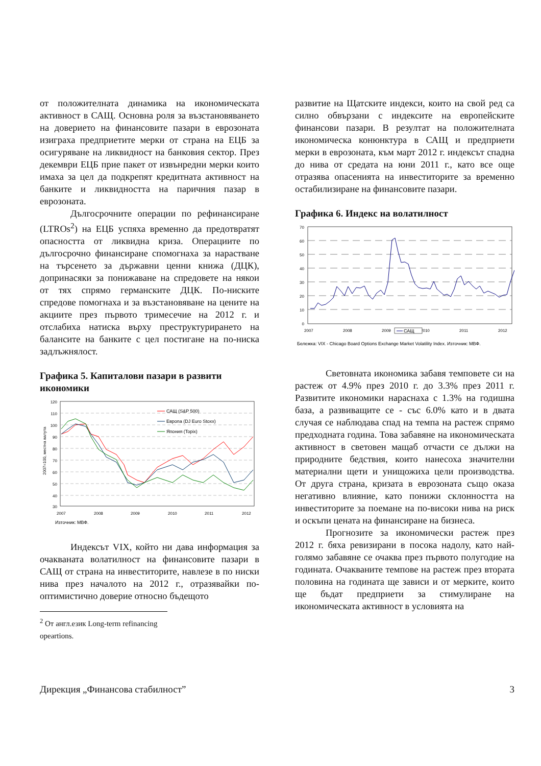от положителната динамика на икономическата активност в САЩ. Основна роля за възстановяването на доверието на финансовите пазари в еврозоната изиграха предприетите мерки от страна на ЕЦБ за осигуряване на ликвидност на банковия сектор. През декември ЕЦБ прие пакет от извънредни мерки които имаха за цел да подкрепят кредитната активност на банките и ликвидността на паричния пазар в еврозоната.
Дългосрочните операции по рефинансиране (LTROs<sup>2</sup>) на ЕЦБ успяха временно да предотвратят опасността от ликвидна криза. Операциите по дългосрочно финансиране спомогнаха за нарастване на търсенето за държавни ценни книжа (ДЦК), допринасяки за понижаване на спредовете на някои от тях спрямо германските ДЦК. По-ниските спредове помогнаха и за възстановяване на цените на акциите през първото тримесечие на 2012 г. и отслабиха натиска върху преструктурирането на балансите на банките с цел постигане на по-ниска задлъжнялост.
Графика 5. Капиталови пазари в развити икономики
120
110
100
90
80
70
60
50
40
30
2007
2008
2009
2010
2011
2012
2007=100, местна валута
САЩ (S&P 500)
Европа (DJ Euro Stoxx)
Япония (Topix)
Източник: МВФ.
Индексът VIX, който ни дава информация за очакваната волатилност на финансовите пазари в САЩ от страна на инвеститорите, навлезе в по ниски нива през началото на 2012 г., отразявайки по-оптимистично доверие относно бъдещото
<sup>2</sup> От англ.език Long-term refinancing opeartions.
развитие на Щатските индекси, които на свой ред са силно обвързани с индексите на европейските финансови пазари. В резултат на положителната икономическа конюнктура в САЩ и предприети мерки в еврозоната, към март 2012 г. индексът спадна до нива от средата на юни 2011 г., като все още отразява опасенията на инвеститорите за временно остабилизиране на финансовите пазари.
Графика 6. Индекс на волатилност
70
60
50
40
30
20
10
0
2007
2008
2009
2010
2011
2012
САЩ
Бележка: VIX - Chicago Board Options Exchange Market Volatility Index. Източник: МВФ.
Световната икономика забавя темповете си на растеж от 4.9% през 2010 г. до 3.3% през 2011 г. Развитите икономики нараснаха с 1.3% на годишна база, а развиващите се - със 6.0% като и в двата случая се наблюдава спад на темпа на растеж спрямо предходната година. Това забавяне на икономическата активност в световен мащаб отчасти се дължи на природните бедствия, които нанесоха значителни материални щети и унищожиха цели производства. От друга страна, кризата в еврозоната също оказа негативно влияние, като понижи склонността на инвеститорите за поемане на по-високи нива на риск и оскъпи цената на финансиране на бизнеса.
Прогнозите за икономически растеж през 2012 г. бяха ревизирани в посока надолу, като най-голямо забавяне се очаква през първото полугодие на годината. Очакваните темпове на растеж през втората половина на годината ще зависи и от мерките, които ще бъдат предприети за стимулиране на икономическата активност в условията на
Дирекция „Финансова стабилност” 3